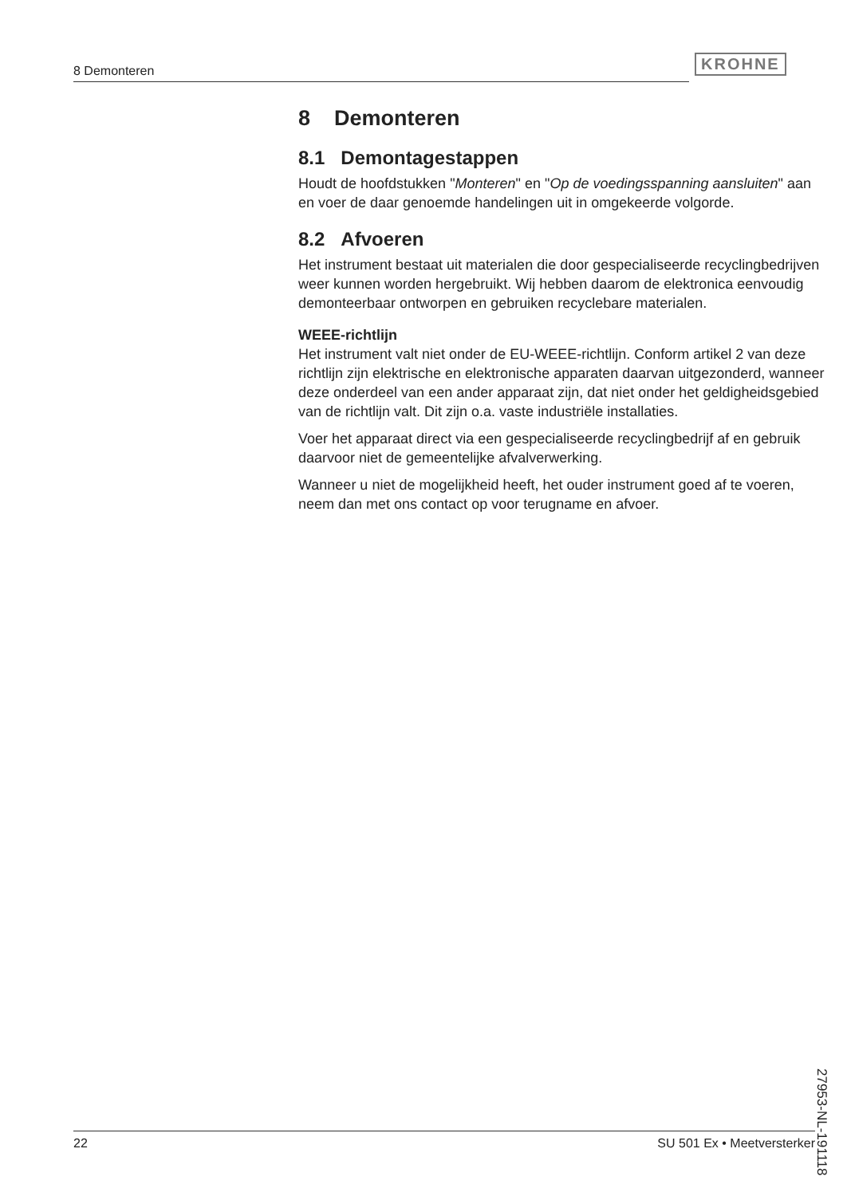8 Demonteren KROHNE
8 Demonteren
8.1 Demontagestappen
Houdt de hoofdstukken "Monteren" en "Op de voedingsspanning aansluiten" aan en voer de daar genoemde handelingen uit in omgekeerde volgorde.
8.2 Afvoeren
Het instrument bestaat uit materialen die door gespecialiseerde recyclingbedrijven weer kunnen worden hergebruikt. Wij hebben daarom de elektronica eenvoudig demonteerbaar ontworpen en gebruiken recyclebare materialen.
WEEE-richtlijn
Het instrument valt niet onder de EU-WEEE-richtlijn. Conform artikel 2 van deze richtlijn zijn elektrische en elektronische apparaten daarvan uitgezonderd, wanneer deze onderdeel van een ander apparaat zijn, dat niet onder het geldigheidsgebied van de richtlijn valt. Dit zijn o.a. vaste industriële installaties.
Voer het apparaat direct via een gespecialiseerde recyclingbedrijf af en gebruik daarvoor niet de gemeentelijke afvalverwerking.
Wanneer u niet de mogelijkheid heeft, het ouder instrument goed af te voeren, neem dan met ons contact op voor terugname en afvoer.
27953-NL-191118
22 SU 501 Ex • Meetversterker